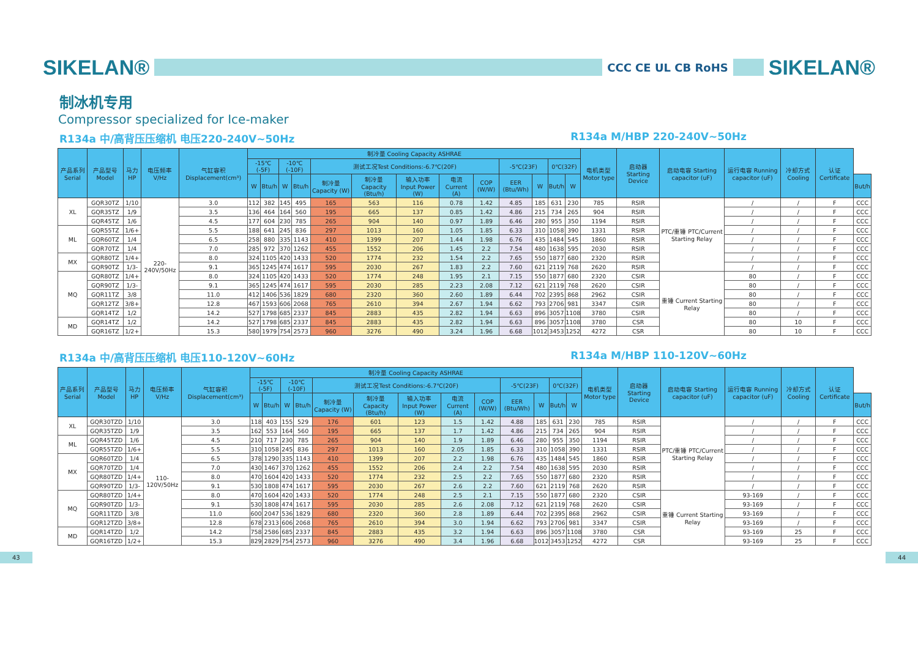SIKELAN®
CCC CE UL CB RoHS
SIKELAN®
制冰机专用
Compressor specialized for Ice-maker
R134a 中/高背压压缩机 电压220-240V~50Hz R134a M/HBP 220-240V~50Hz
| 产品系列 Serial | 产品型号 Model | 马力HP | 电压频率 V/Hz | 气缸容积 Displacement(cm³) | 制冷量 Cooling Capacity ASHRAE | | | | | | | | | | | | | 电机类型 Motor type | 启动器 Starting Device | 启动电容 Starting capacitor (uF) | 运行电容 Running capacitor (uF) | 冷却方式 Cooling | 认证 Certificate | |
| --- | --- | --- | --- | --- | --- | --- | --- | --- | --- | --- | --- | --- | --- | --- | --- | --- | --- | --- | --- | --- | --- | --- | --- | --- |
| | | | | | -15℃ (-5F) | | -10℃(-10F) | | 测试工况Test Conditions:-6.7℃(20F) | | | | | -5℃(23F) | | 0℃(32F) | | | | | | | | |
| | | | | | W | Btu/h | W | Btu/h | 制冷量 Capacity (W) | 制冷量 Capacity (Btu/h) | 输入功率 Input Power (W) | 电流 Current (A) | COP (W/W) | EER (Btu/Wh) | W | But/h | W | | | | | | | But/h |
| XL | GQR30TZ | 1/10 | 220-240V/50Hz | 3.0 | 112 | 382 | 145 | 495 | 165 | 563 | 116 | 0.78 | 1.42 | 4.85 | 185 | 631 | 230 | 785 | RSIR | PTC/重锤 PTC/Current Starting Relay | / | / | F | CCC |
| | GQR35TZ | 1/9 | | 3.5 | 136 | 464 | 164 | 560 | 195 | 665 | 137 | 0.85 | 1.42 | 4.86 | 215 | 734 | 265 | 904 | RSIR | | / | / | F | CCC |
| | GQR45TZ | 1/6 | | 4.5 | 177 | 604 | 230 | 785 | 265 | 904 | 140 | 0.97 | 1.89 | 6.46 | 280 | 955 | 350 | 1194 | RSIR | | / | / | F | CCC |
| ML | GQR55TZ | 1/6+ | | 5.5 | 188 | 641 | 245 | 836 | 297 | 1013 | 160 | 1.05 | 1.85 | 6.33 | 310 | 1058 | 390 | 1331 | RSIR | | / | / | F | CCC |
| | GQR60TZ | 1/4 | | 6.5 | 258 | 880 | 335 | 1143 | 410 | 1399 | 207 | 1.44 | 1.98 | 6.76 | 435 | 1484 | 545 | 1860 | RSIR | | / | / | F | CCC |
| | GQR70TZ | 1/4 | | 7.0 | 285 | 972 | 370 | 1262 | 455 | 1552 | 206 | 1.45 | 2.2 | 7.54 | 480 | 1638 | 595 | 2030 | RSIR | | / | / | F | CCC |
| MX | GQR80TZ | 1/4+ | | 8.0 | 324 | 1105 | 420 | 1433 | 520 | 1774 | 232 | 1.54 | 2.2 | 7.65 | 550 | 1877 | 680 | 2320 | RSIR | | / | / | F | CCC |
| | GQR90TZ | 1/3- | | 9.1 | 365 | 1245 | 474 | 1617 | 595 | 2030 | 267 | 1.83 | 2.2 | 7.60 | 621 | 2119 | 768 | 2620 | RSIR | | / | / | F | CCC |
| MQ | GQR80TZ | 1/4+ | | 8.0 | 324 | 1105 | 420 | 1433 | 520 | 1774 | 248 | 1.95 | 2.1 | 7.15 | 550 | 1877 | 680 | 2320 | CSIR | 重锤 Current Starting Relay | 80 | / | F | CCC |
| | GQR90TZ | 1/3- | | 9.1 | 365 | 1245 | 474 | 1617 | 595 | 2030 | 285 | 2.23 | 2.08 | 7.12 | 621 | 2119 | 768 | 2620 | CSIR | | 80 | / | F | CCC |
| | GQR11TZ | 3/8 | | 11.0 | 412 | 1406 | 536 | 1829 | 680 | 2320 | 360 | 2.60 | 1.89 | 6.44 | 702 | 2395 | 868 | 2962 | CSIR | | 80 | / | F | CCC |
| | GQR12TZ | 3/8+ | | 12.8 | 467 | 1593 | 606 | 2068 | 765 | 2610 | 394 | 2.67 | 1.94 | 6.62 | 793 | 2706 | 981 | 3347 | CSIR | | 80 | / | F | CCC |
| | GQR14TZ | 1/2 | | 14.2 | 527 | 1798 | 685 | 2337 | 845 | 2883 | 435 | 2.82 | 1.94 | 6.63 | 896 | 3057 | 1108 | 3780 | CSIR | | 80 | / | F | CCC |
| MD | GQR14TZ | 1/2 | | 14.2 | 527 | 1798 | 685 | 2337 | 845 | 2883 | 435 | 2.82 | 1.94 | 6.63 | 896 | 3057 | 1108 | 3780 | CSR | | 80 | 10 | F | CCC |
| | GQR16TZ | 1/2+ | | 15.3 | 580 | 1979 | 754 | 2573 | 960 | 3276 | 490 | 3.24 | 1.96 | 6.68 | 1012 | 3453 | 1252 | 4272 | CSR | | 80 | 10 | F | CCC |
R134a 中/高背压压缩机 电压110-120V~60Hz R134a M/HBP 110-120V~60Hz
| 产品系列 Serial | 产品型号 Model | 马力HP | 电压频率 V/Hz | 气缸容积 Displacement(cm³) | 制冷量 Cooling Capacity ASHRAE | | | | | | | | | | | | | 电机类型 Motor type | 启动器 Starting Device | 启动电容 Starting capacitor (uF) | 运行电容 Running capacitor (uF) | 冷却方式 Cooling | 认证 Certificate | |
| --- | --- | --- | --- | --- | --- | --- | --- | --- | --- | --- | --- | --- | --- | --- | --- | --- | --- | --- | --- | --- | --- | --- | --- | --- |
| | | | | | -15℃ (-5F) | | -10℃(-10F) | | 测试工况Test Conditions:-6.7℃(20F) | | | | | -5℃(23F) | | 0℃(32F) | | | | | | | | |
| | | | | | W | Btu/h | W | Btu/h | 制冷量 Capacity (W) | 制冷量 Capacity (Btu/h) | 输入功率 Input Power (W) | 电流 Current (A) | COP (W/W) | EER (Btu/Wh) | W | But/h | W | | | | | | | But/h |
| XL | GQR30TZD | 1/10 | 110-120V/50Hz | 3.0 | 118 | 403 | 155 | 529 | 176 | 601 | 123 | 1.5 | 1.42 | 4.88 | 185 | 631 | 230 | 785 | RSIR | PTC/重锤 PTC/Current Starting Relay | / | / | F | CCC |
| | GQR35TZD | 1/9 | | 3.5 | 162 | 553 | 164 | 560 | 195 | 665 | 137 | 1.7 | 1.42 | 4.86 | 215 | 734 | 265 | 904 | RSIR | | / | / | F | CCC |
| ML | GQR45TZD | 1/6 | | 4.5 | 210 | 717 | 230 | 785 | 265 | 904 | 140 | 1.9 | 1.89 | 6.46 | 280 | 955 | 350 | 1194 | RSIR | | / | / | F | CCC |
| | GQR55TZD | 1/6+ | | 5.5 | 310 | 1058 | 245 | 836 | 297 | 1013 | 160 | 2.05 | 1.85 | 6.33 | 310 | 1058 | 390 | 1331 | RSIR | | / | / | F | CCC |
| MX | GQR60TZD | 1/4 | | 6.5 | 378 | 1290 | 335 | 1143 | 410 | 1399 | 207 | 2.2 | 1.98 | 6.76 | 435 | 1484 | 545 | 1860 | RSIR | | / | / | F | CCC |
| | GQR70TZD | 1/4 | | 7.0 | 430 | 1467 | 370 | 1262 | 455 | 1552 | 206 | 2.4 | 2.2 | 7.54 | 480 | 1638 | 595 | 2030 | RSIR | | / | / | F | CCC |
| | GQR80TZD | 1/4+ | | 8.0 | 470 | 1604 | 420 | 1433 | 520 | 1774 | 232 | 2.5 | 2.2 | 7.65 | 550 | 1877 | 680 | 2320 | RSIR | | / | / | F | CCC |
| | GQR90TZD | 1/3- | | 9.1 | 530 | 1808 | 474 | 1617 | 595 | 2030 | 267 | 2.6 | 2.2 | 7.60 | 621 | 2119 | 768 | 2620 | RSIR | | / | / | F | CCC |
| MQ | GQR80TZD | 1/4+ | | 8.0 | 470 | 1604 | 420 | 1433 | 520 | 1774 | 248 | 2.5 | 2.1 | 7.15 | 550 | 1877 | 680 | 2320 | CSIR | 重锤 Current Starting Relay | 93-169 | / | F | CCC |
| | GQR90TZD | 1/3- | | 9.1 | 530 | 1808 | 474 | 1617 | 595 | 2030 | 285 | 2.6 | 2.08 | 7.12 | 621 | 2119 | 768 | 2620 | CSIR | | 93-169 | / | F | CCC |
| | GQR11TZD | 3/8 | | 11.0 | 600 | 2047 | 536 | 1829 | 680 | 2320 | 360 | 2.8 | 1.89 | 6.44 | 702 | 2395 | 868 | 2962 | CSIR | | 93-169 | / | F | CCC |
| | GQR12TZD | 3/8+ | | 12.8 | 678 | 2313 | 606 | 2068 | 765 | 2610 | 394 | 3.0 | 1.94 | 6.62 | 793 | 2706 | 981 | 3347 | CSIR | | 93-169 | / | F | CCC |
| MD | GQR14TZD | 1/2 | | 14.2 | 758 | 2586 | 685 | 2337 | 845 | 2883 | 435 | 3.2 | 1.94 | 6.63 | 896 | 3057 | 1108 | 3780 | CSR | | 93-169 | 25 | F | CCC |
| | GQR16TZD | 1/2+ | | 15.3 | 829 | 2829 | 754 | 2573 | 960 | 3276 | 490 | 3.4 | 1.96 | 6.68 | 1012 | 3453 | 1252 | 4272 | CSR | | 93-169 | 25 | F | CCC |
43 44